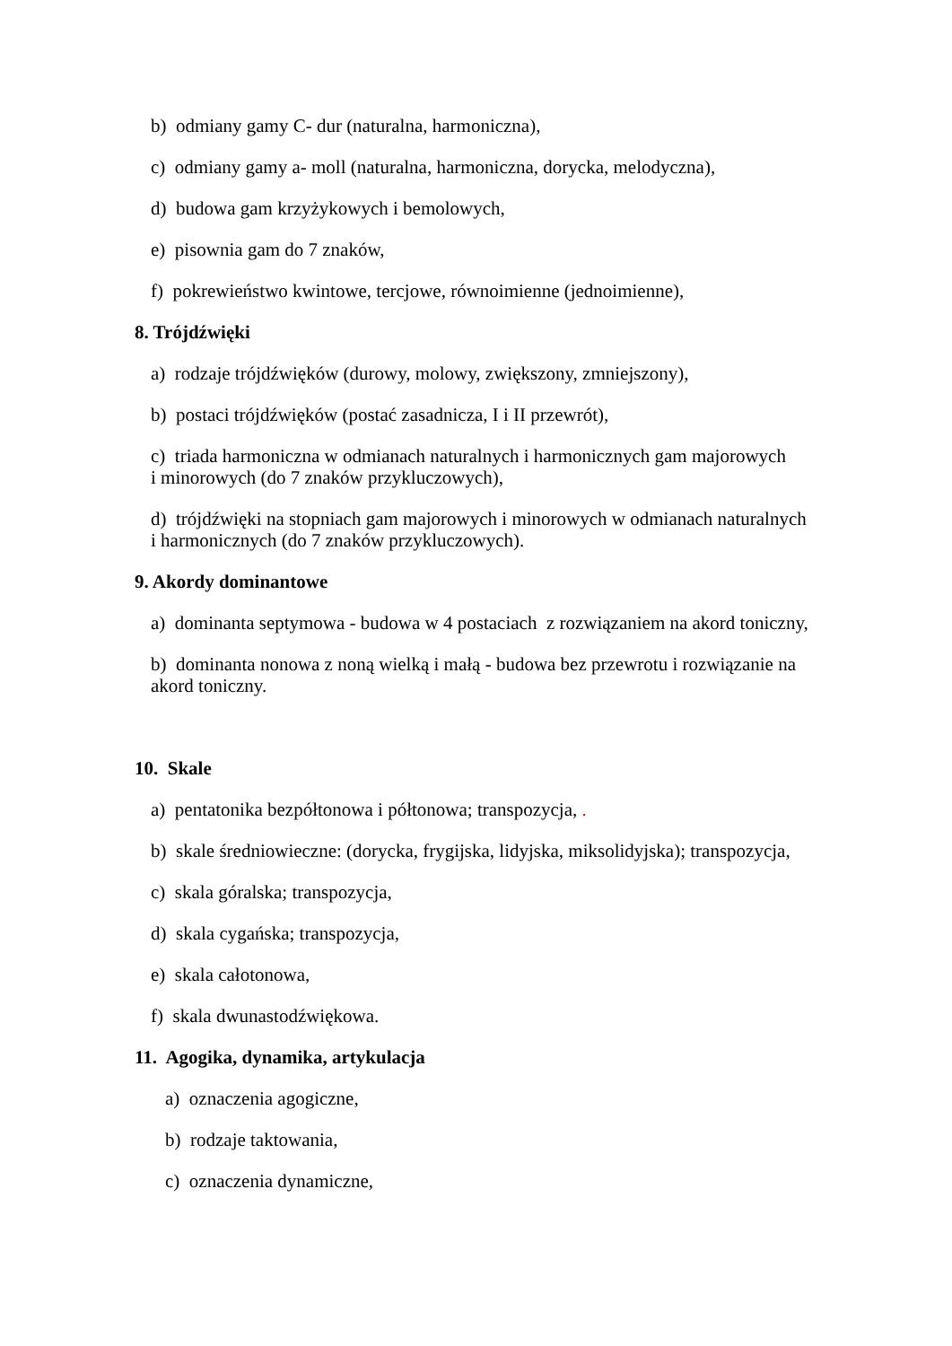b) odmiany gamy C- dur (naturalna, harmoniczna),
c) odmiany gamy a- moll (naturalna, harmoniczna, dorycka, melodyczna),
d) budowa gam krzyżykowych i bemolowych,
e) pisownia gam do 7 znaków,
f) pokrewieństwo kwintowe, tercjowe, równoimienne (jednoimienne),
8. Trójdźwięki
a) rodzaje trójdźwięków (durowy, molowy, zwiększony, zmniejszony),
b) postaci trójdźwięków (postać zasadnicza, I i II przewrót),
c) triada harmoniczna w odmianach naturalnych i harmonicznych gam majorowych
i minorowych (do 7 znaków przykluczowych),
d) trójdźwięki na stopniach gam majorowych i minorowych w odmianach naturalnych
i harmonicznych (do 7 znaków przykluczowych).
9. Akordy dominantowe
a) dominanta septymowa - budowa w 4 postaciach z rozwiązaniem na akord toniczny,
b) dominanta nonowa z noną wielką i małą - budowa bez przewrotu i rozwiązanie na
akord toniczny.
10. Skale
a) pentatonika bezpółtonowa i półtonowa; transpozycja, .
b) skale średniowieczne: (dorycka, frygijska, lidyjska, miksolidyjska); transpozycja,
c) skala góralska; transpozycja,
d) skala cygańska; transpozycja,
e) skala całotonowa,
f) skala dwunastodźwiękowa.
11. Agogika, dynamika, artykulacja
a) oznaczenia agogiczne,
b) rodzaje taktowania,
c) oznaczenia dynamiczne,